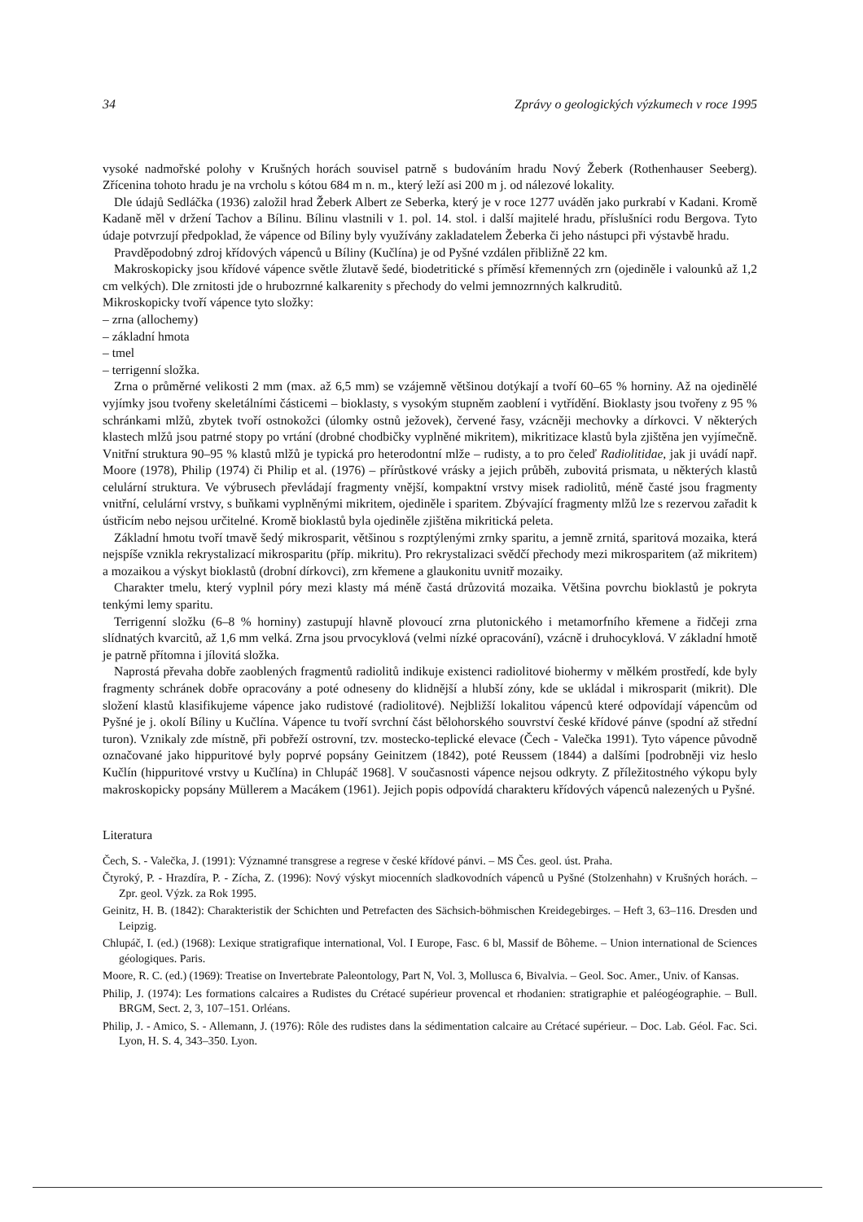34 Zprávy o geologických výzkumech v roce 1995
vysoké nadmořské polohy v Krušných horách souvisel patrně s budováním hradu Nový Žeberk (Rothenhauser Seeberg). Zřícenina tohoto hradu je na vrcholu s kótou 684 m n. m., který leží asi 200 m j. od nálezové lokality.
Dle údajů Sedláčka (1936) založil hrad Žeberk Albert ze Seberka, který je v roce 1277 uváděn jako purkrabí v Kadani. Kromě Kadaně měl v držení Tachov a Bílinu. Bílinu vlastnili v 1. pol. 14. stol. i další majitelé hradu, příslušníci rodu Bergova. Tyto údaje potvrzují předpoklad, že vápence od Bíliny byly využívány zakladatelem Žeberka či jeho nástupci při výstavbě hradu.
Pravděpodobný zdroj křídových vápenců u Bíliny (Kučlína) je od Pyšné vzdálen přibližně 22 km.
Makroskopicky jsou křídové vápence světle žlutavě šedé, biodetritické s příměsí křemenných zrn (ojediněle i valounků až 1,2 cm velkých). Dle zrnitosti jde o hrubozrnné kalkarenity s přechody do velmi jemnozrnných kalkruditů.
Mikroskopicky tvoří vápence tyto složky:
– zrna (allochemy)
– základní hmota
– tmel
– terrigenní složka.
Zrna o průměrné velikosti 2 mm (max. až 6,5 mm) se vzájemně většinou dotýkají a tvoří 60–65 % horniny. Až na ojedinělé vyjímky jsou tvořeny skeletálními částicemi – bioklasty, s vysokým stupněm zaoblení i vytřídění. Bioklasty jsou tvořeny z 95 % schránkami mlžů, zbytek tvoří ostnokožci (úlomky ostnů ježovek), červené řasy, vzácněji mechovky a dírkovci. V některých klastech mlžů jsou patrné stopy po vrtání (drobné chodbičky vyplněné mikritem), mikritizace klastů byla zjištěna jen vyjímečně. Vnitřní struktura 90–95 % klastů mlžů je typická pro heterodontní mlže – rudisty, a to pro čeleď Radiolitidae, jak ji uvádí např. Moore (1978), Philip (1974) či Philip et al. (1976) – přírůstkové vrásky a jejich průběh, zubovitá prismata, u některých klastů celulární struktura. Ve výbrusech převládají fragmenty vnější, kompaktní vrstvy misek radiolitů, méně časté jsou fragmenty vnitřní, celulární vrstvy, s buňkami vyplněnými mikritem, ojediněle i sparitem. Zbývající fragmenty mlžů lze s rezervou zařadit k ústřicím nebo nejsou určitelné. Kromě bioklastů byla ojediněle zjištěna mikritická peleta.
Základní hmotu tvoří tmavě šedý mikrosparit, většinou s rozptýlenými zrnky sparitu, a jemně zrnitá, sparitová mozaika, která nejspíše vznikla rekrystalizací mikrosparitu (příp. mikritu). Pro rekrystalizaci svědčí přechody mezi mikrosparitem (až mikritem) a mozaikou a výskyt bioklastů (drobní dírkovci), zrn křemene a glaukonitu uvnitř mozaiky.
Charakter tmelu, který vyplnil póry mezi klasty má méně častá drůzovitá mozaika. Většina povrchu bioklastů je pokryta tenkými lemy sparitu.
Terrigenní složku (6–8 % horniny) zastupují hlavně plovoucí zrna plutonického i metamorfního křemene a řidčeji zrna slídnatých kvarcitů, až 1,6 mm velká. Zrna jsou prvocyklová (velmi nízké opracování), vzácně i druhocyklová. V základní hmotě je patrně přítomna i jílovitá složka.
Naprostá převaha dobře zaoblených fragmentů radiolitů indikuje existenci radiolitové biohermy v mělkém prostředí, kde byly fragmenty schránek dobře opracovány a poté odneseny do klidnější a hlubší zóny, kde se ukládal i mikrosparit (mikrit). Dle složení klastů klasifikujeme vápence jako rudistové (radiolitové). Nejbližší lokalitou vápenců které odpovídají vápencům od Pyšné je j. okolí Bíliny u Kučlína. Vápence tu tvoří svrchní část bělohorského souvrství české křídové pánve (spodní až střední turon). Vznikaly zde místně, při pobřeží ostrovní, tzv. mostecko-teplické elevace (Čech - Valečka 1991). Tyto vápence původně označované jako hippuritové byly poprvé popsány Geinitzem (1842), poté Reussem (1844) a dalšími [podrobněji viz heslo Kučlín (hippuritové vrstvy u Kučlína) in Chlupáč 1968]. V současnosti vápence nejsou odkryty. Z příležitostného výkopu byly makroskopicky popsány Müllerem a Macákem (1961). Jejich popis odpovídá charakteru křídových vápenců nalezených u Pyšné.
Literatura
Čech, S. - Valečka, J. (1991): Významné transgrese a regrese v české křídové pánvi. – MS Čes. geol. úst. Praha.
Čtyroký, P. - Hrazdíra, P. - Zícha, Z. (1996): Nový výskyt miocenních sladkovodních vápenců u Pyšné (Stolzenhahn) v Krušných horách. – Zpr. geol. Výzk. za Rok 1995.
Geinitz, H. B. (1842): Charakteristik der Schichten und Petrefacten des Sächsich-böhmischen Kreidegebirges. – Heft 3, 63–116. Dresden und Leipzig.
Chlupáč, I. (ed.) (1968): Lexique stratigrafique international, Vol. I Europe, Fasc. 6 bl, Massif de Bôheme. – Union international de Sciences géologiques. Paris.
Moore, R. C. (ed.) (1969): Treatise on Invertebrate Paleontology, Part N, Vol. 3, Mollusca 6, Bivalvia. – Geol. Soc. Amer., Univ. of Kansas.
Philip, J. (1974): Les formations calcaires a Rudistes du Crétacé supérieur provencal et rhodanien: stratigraphie et paléogéographie. – Bull. BRGM, Sect. 2, 3, 107–151. Orléans.
Philip, J. - Amico, S. - Allemann, J. (1976): Rôle des rudistes dans la sédimentation calcaire au Crétacé supérieur. – Doc. Lab. Géol. Fac. Sci. Lyon, H. S. 4, 343–350. Lyon.